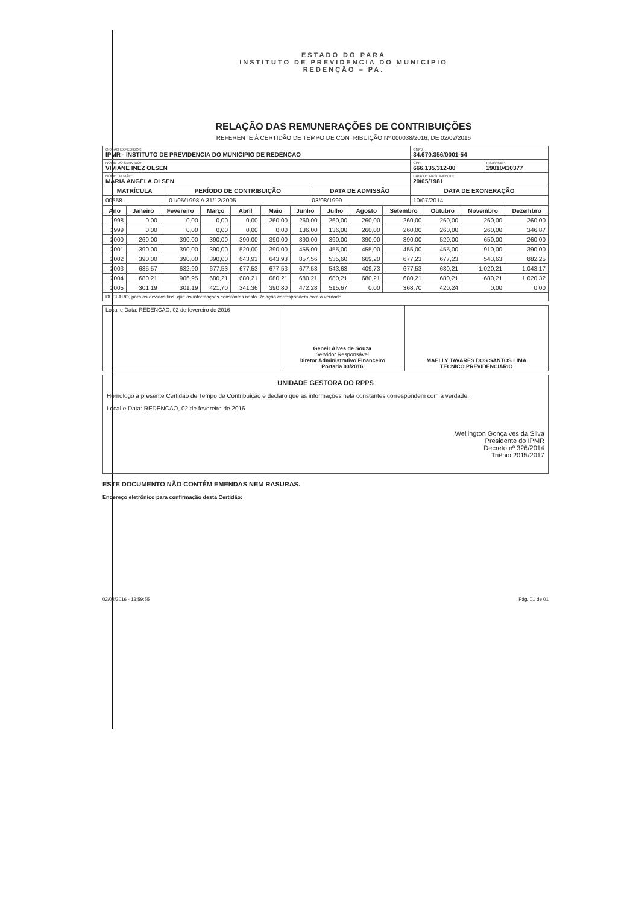ESTADO DO PARA
INSTITUTO DE PREVIDENCIA DO MUNICIPIO
REDENÇÃO – PA.
RELAÇÃO DAS REMUNERAÇÕES DE CONTRIBUIÇÕES
REFERENTE À CERTIDÃO DE TEMPO DE CONTRIBUIÇÃO Nº 000038/2016, DE 02/02/2016
| ÓRGÃO EXPEDIDOR: IPMR - INSTITUTO DE PREVIDENCIA DO MUNICIPIO DE REDENCAO | | | CNPJ: 34.670.356/0001-54 | |
| NOME DO SERVIDOR: VIVIANE INEZ OLSEN | | | CPF: 666.135.312-00 | PIS/PASEP 19010410377 |
| NOME DA MÃE: MARIA ANGELA OLSEN | | | DATA DE NASCIMENTO: 29/05/1981 | |
| MATRÍCULA | PERÍODO DE CONTRIBUIÇÃO | DATA DE ADMISSÃO | DATA DE EXONERAÇÃO | |
| 00558 | 01/05/1998 A 31/12/2005 | 03/08/1999 | 10/07/2014 | |
| Ano | Janeiro | Fevereiro | Março | Abril | Maio | Junho | Julho | Agosto | Setembro | Outubro | Novembro | Dezembro |
| --- | --- | --- | --- | --- | --- | --- | --- | --- | --- | --- | --- | --- |
| 1998 | 0,00 | 0,00 | 0,00 | 0,00 | 260,00 | 260,00 | 260,00 | 260,00 | 260,00 | 260,00 | 260,00 | 260,00 |
| 1999 | 0,00 | 0,00 | 0,00 | 0,00 | 0,00 | 136,00 | 136,00 | 260,00 | 260,00 | 260,00 | 260,00 | 346,87 |
| 2000 | 260,00 | 390,00 | 390,00 | 390,00 | 390,00 | 390,00 | 390,00 | 390,00 | 390,00 | 520,00 | 650,00 | 260,00 |
| 2001 | 390,00 | 390,00 | 390,00 | 520,00 | 390,00 | 455,00 | 455,00 | 455,00 | 455,00 | 455,00 | 910,00 | 390,00 |
| 2002 | 390,00 | 390,00 | 390,00 | 643,93 | 643,93 | 857,56 | 535,60 | 669,20 | 677,23 | 677,23 | 543,63 | 882,25 |
| 2003 | 635,57 | 632,90 | 677,53 | 677,53 | 677,53 | 677,53 | 543,63 | 409,73 | 677,53 | 680,21 | 1.020,21 | 1.043,17 |
| 2004 | 680,21 | 906,95 | 680,21 | 680,21 | 680,21 | 680,21 | 680,21 | 680,21 | 680,21 | 680,21 | 680,21 | 1.020,32 |
| 2005 | 301,19 | 301,19 | 421,70 | 341,36 | 390,80 | 472,28 | 515,67 | 0,00 | 368,70 | 420,24 | 0,00 | 0,00 |
| DECLARO, para os devidos fins, que as informações constantes nesta Relação correspondem com a verdade. | | | | | | | | | | | | |
| Local e Data: REDENCAO, 02 de fevereiro de 2016 | Geneir Alves de Souza Servidor Responsável Diretor Administrativo Financeiro Portaria 03/2016 | MAELLY TAVARES DOS SANTOS LIMA TECNICO PREVIDENCIARIO |
UNIDADE GESTORA DO RPPS
Homologo a presente Certidão de Tempo de Contribuição e declaro que as informações nela constantes correspondem com a verdade.
Local e Data: REDENCAO, 02 de fevereiro de 2016
Wellington Gonçalves da Silva
Presidente do IPMR
Decreto nº 326/2014
Triênio 2015/2017
ESTE DOCUMENTO NÃO CONTÉM EMENDAS NEM RASURAS.
Endereço eletrônico para confirmação desta Certidão:
02/02/2016 - 13:59:55 Pág. 01 de 01